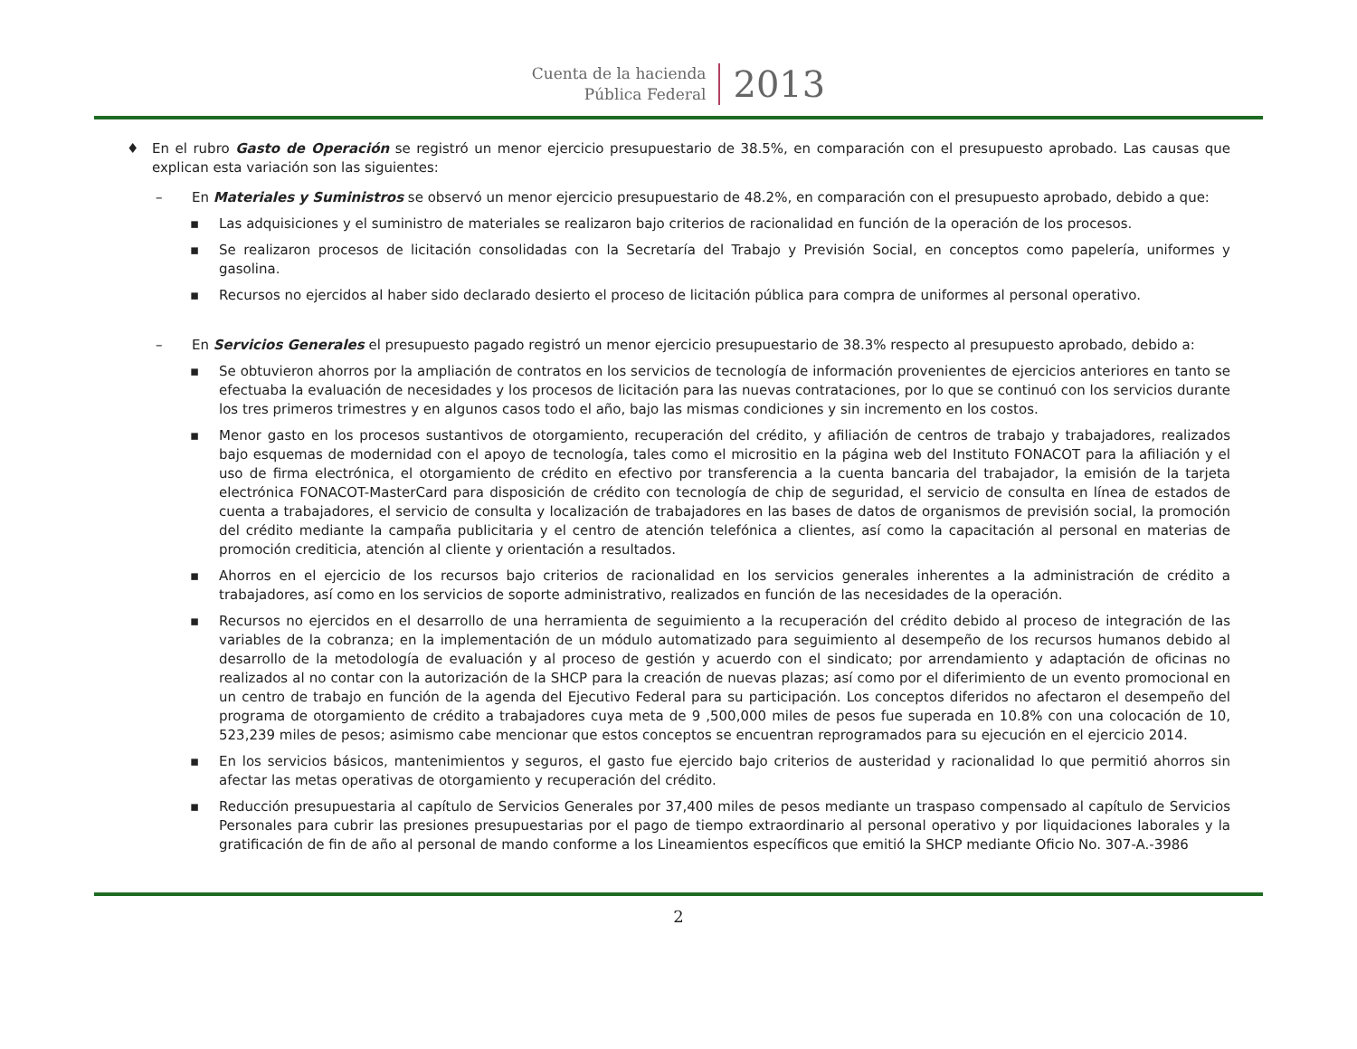Cuenta de la hacienda
Pública Federal
2013
♦ En el rubro Gasto de Operación se registró un menor ejercicio presupuestario de 38.5%, en comparación con el presupuesto aprobado. Las causas que explican esta variación son las siguientes:
– En Materiales y Suministros se observó un menor ejercicio presupuestario de 48.2%, en comparación con el presupuesto aprobado, debido a que:
▪ Las adquisiciones y el suministro de materiales se realizaron bajo criterios de racionalidad en función de la operación de los procesos.
▪ Se realizaron procesos de licitación consolidadas con la Secretaría del Trabajo y Previsión Social, en conceptos como papelería, uniformes y gasolina.
▪ Recursos no ejercidos al haber sido declarado desierto el proceso de licitación pública para compra de uniformes al personal operativo.
– En Servicios Generales el presupuesto pagado registró un menor ejercicio presupuestario de 38.3% respecto al presupuesto aprobado, debido a:
▪ Se obtuvieron ahorros por la ampliación de contratos en los servicios de tecnología de información provenientes de ejercicios anteriores en tanto se efectuaba la evaluación de necesidades y los procesos de licitación para las nuevas contrataciones, por lo que se continuó con los servicios durante los tres primeros trimestres y en algunos casos todo el año, bajo las mismas condiciones y sin incremento en los costos.
▪ Menor gasto en los procesos sustantivos de otorgamiento, recuperación del crédito, y afiliación de centros de trabajo y trabajadores, realizados bajo esquemas de modernidad con el apoyo de tecnología, tales como el micrositio en la página web del Instituto FONACOT para la afiliación y el uso de firma electrónica, el otorgamiento de crédito en efectivo por transferencia a la cuenta bancaria del trabajador, la emisión de la tarjeta electrónica FONACOT-MasterCard para disposición de crédito con tecnología de chip de seguridad, el servicio de consulta en línea de estados de cuenta a trabajadores, el servicio de consulta y localización de trabajadores en las bases de datos de organismos de previsión social, la promoción del crédito mediante la campaña publicitaria y el centro de atención telefónica a clientes, así como la capacitación al personal en materias de promoción crediticia, atención al cliente y orientación a resultados.
▪ Ahorros en el ejercicio de los recursos bajo criterios de racionalidad en los servicios generales inherentes a la administración de crédito a trabajadores, así como en los servicios de soporte administrativo, realizados en función de las necesidades de la operación.
▪ Recursos no ejercidos en el desarrollo de una herramienta de seguimiento a la recuperación del crédito debido al proceso de integración de las variables de la cobranza; en la implementación de un módulo automatizado para seguimiento al desempeño de los recursos humanos debido al desarrollo de la metodología de evaluación y al proceso de gestión y acuerdo con el sindicato; por arrendamiento y adaptación de oficinas no realizados al no contar con la autorización de la SHCP para la creación de nuevas plazas; así como por el diferimiento de un evento promocional en un centro de trabajo en función de la agenda del Ejecutivo Federal para su participación. Los conceptos diferidos no afectaron el desempeño del programa de otorgamiento de crédito a trabajadores cuya meta de 9 ,500,000 miles de pesos fue superada en 10.8% con una colocación de 10, 523,239 miles de pesos; asimismo cabe mencionar que estos conceptos se encuentran reprogramados para su ejecución en el ejercicio 2014.
▪ En los servicios básicos, mantenimientos y seguros, el gasto fue ejercido bajo criterios de austeridad y racionalidad lo que permitió ahorros sin afectar las metas operativas de otorgamiento y recuperación del crédito.
▪ Reducción presupuestaria al capítulo de Servicios Generales por 37,400 miles de pesos mediante un traspaso compensado al capítulo de Servicios Personales para cubrir las presiones presupuestarias por el pago de tiempo extraordinario al personal operativo y por liquidaciones laborales y la gratificación de fin de año al personal de mando conforme a los Lineamientos específicos que emitió la SHCP mediante Oficio No. 307-A.-3986
2